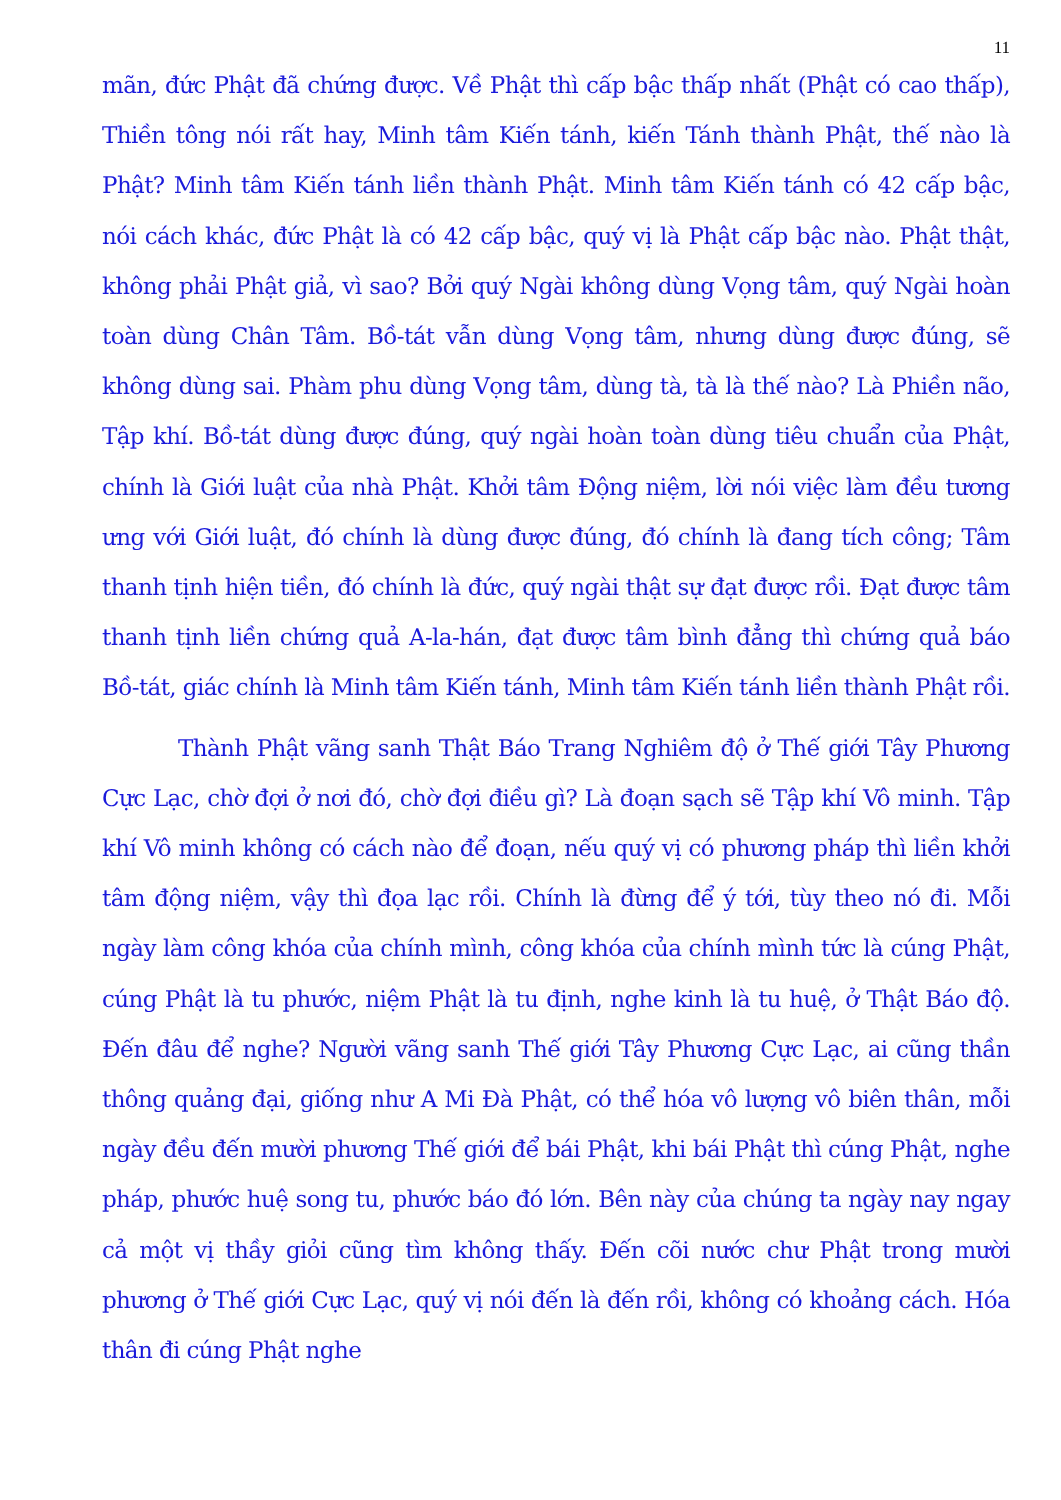11
mãn, đức Phật đã chứng được. Về Phật thì cấp bậc thấp nhất (Phật có cao thấp), Thiền tông nói rất hay, Minh tâm Kiến tánh, kiến Tánh thành Phật, thế nào là Phật? Minh tâm Kiến tánh liền thành Phật. Minh tâm Kiến tánh có 42 cấp bậc, nói cách khác, đức Phật là có 42 cấp bậc, quý vị là Phật cấp bậc nào. Phật thật, không phải Phật giả, vì sao? Bởi quý Ngài không dùng Vọng tâm, quý Ngài hoàn toàn dùng Chân Tâm. Bồ-tát vẫn dùng Vọng tâm, nhưng dùng được đúng, sẽ không dùng sai. Phàm phu dùng Vọng tâm, dùng tà, tà là thế nào? Là Phiền não, Tập khí. Bồ-tát dùng được đúng, quý ngài hoàn toàn dùng tiêu chuẩn của Phật, chính là Giới luật của nhà Phật. Khởi tâm Động niệm, lời nói việc làm đều tương ưng với Giới luật, đó chính là dùng được đúng, đó chính là đang tích công; Tâm thanh tịnh hiện tiền, đó chính là đức, quý ngài thật sự đạt được rồi. Đạt được tâm thanh tịnh liền chứng quả A-la-hán, đạt được tâm bình đẳng thì chứng quả báo Bồ-tát, giác chính là Minh tâm Kiến tánh, Minh tâm Kiến tánh liền thành Phật rồi.
Thành Phật vãng sanh Thật Báo Trang Nghiêm độ ở Thế giới Tây Phương Cực Lạc, chờ đợi ở nơi đó, chờ đợi điều gì? Là đoạn sạch sẽ Tập khí Vô minh. Tập khí Vô minh không có cách nào để đoạn, nếu quý vị có phương pháp thì liền khởi tâm động niệm, vậy thì đọa lạc rồi. Chính là đừng để ý tới, tùy theo nó đi. Mỗi ngày làm công khóa của chính mình, công khóa của chính mình tức là cúng Phật, cúng Phật là tu phước, niệm Phật là tu định, nghe kinh là tu huệ, ở Thật Báo độ. Đến đâu để nghe? Người vãng sanh Thế giới Tây Phương Cực Lạc, ai cũng thần thông quảng đại, giống như A Mi Đà Phật, có thể hóa vô lượng vô biên thân, mỗi ngày đều đến mười phương Thế giới để bái Phật, khi bái Phật thì cúng Phật, nghe pháp, phước huệ song tu, phước báo đó lớn. Bên này của chúng ta ngày nay ngay cả một vị thầy giỏi cũng tìm không thấy. Đến cõi nước chư Phật trong mười phương ở Thế giới Cực Lạc, quý vị nói đến là đến rồi, không có khoảng cách. Hóa thân đi cúng Phật nghe